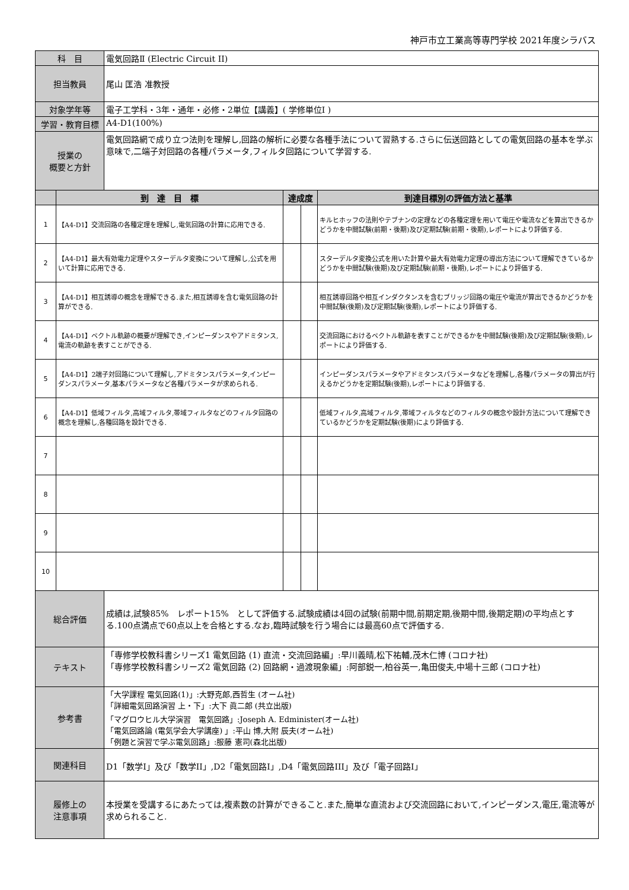神戸市立工業高等専門学校 2021年度シラバス
| 科 目 | | 電気回路Ⅱ (Electric Circuit II) | | | |
| 担当教員 | | 尾山 匡浩 准教授 | | | |
| 対象学年等 | | 電子工学科・3年・通年・必修・2単位【講義】( 学修単位I ) | | | |
| 学習・教育目標 | | A4-D1(100%) | | | |
| 授業の 概要と方針 | | 電気回路網で成り立つ法則を理解し,回路の解析に必要な各種手法について習熟する.さらに伝送回路としての電気回路の基本を学ぶ意味で,二端子対回路の各種パラメータ,フィルタ回路について学習する. | | | |
| | 到 達 目 標 | | 達成度 | | 到達目標別の評価方法と基準 |
| 1 | 【A4-D1】交流回路の各種定理を理解し,電気回路の計算に応用できる. | | | | キルヒホッフの法則やテブナンの定理などの各種定理を用いて電圧や電流などを算出できるかどうかを中間試験(前期・後期)及び定期試験(前期・後期),レポートにより評価する. |
| 2 | 【A4-D1】最大有効電力定理やスターデルタ変換について理解し,公式を用いて計算に応用できる. | | | | スターデルタ変換公式を用いた計算や最大有効電力定理の導出方法について理解できているかどうかを中間試験(後期)及び定期試験(前期・後期),レポートにより評価する. |
| 3 | 【A4-D1】相互誘導の概念を理解できる.また,相互誘導を含む電気回路の計算ができる. | | | | 相互誘導回路や相互インダクタンスを含むブリッジ回路の電圧や電流が算出できるかどうかを中間試験(後期)及び定期試験(後期),レポートにより評価する. |
| 4 | 【A4-D1】ベクトル軌跡の概要が理解でき,インピーダンスやアドミタンス,電流の軌跡を表すことができる. | | | | 交流回路におけるベクトル軌跡を表すことができるかを中間試験(後期)及び定期試験(後期),レポートにより評価する. |
| 5 | 【A4-D1】2端子対回路について理解し,アドミタンスパラメータ,インピーダンスパラメータ,基本パラメータなど各種パラメータが求められる. | | | | インピーダンスパラメータやアドミタンスパラメータなどを理解し,各種パラメータの算出が行えるかどうかを定期試験(後期),レポートにより評価する. |
| 6 | 【A4-D1】低域フィルタ,高域フィルタ,帯域フィルタなどのフィルタ回路の概念を理解し,各種回路を設計できる. | | | | 低域フィルタ,高域フィルタ,帯域フィルタなどのフィルタの概念や設計方法について理解できているかどうかを定期試験(後期)により評価する. |
| 7 | | | | | |
| 8 | | | | | |
| 9 | | | | | |
| 10 | | | | | |
| 総合評価 | | 成績は,試験85% レポート15% として評価する.試験成績は4回の試験(前期中間,前期定期,後期中間,後期定期)の平均点とする.100点満点で60点以上を合格とする.なお,臨時試験を行う場合には最高60点で評価する. | | | |
| テキスト | | 「専修学校教科書シリーズ1 電気回路 (1) 直流・交流回路編」:早川義晴,松下祐輔,茂木仁博 (コロナ社) 「専修学校教科書シリーズ2 電気回路 (2) 回路網・過渡現象編」:阿部鋭一,柏谷英一,亀田俊夫,中場十三郎 (コロナ社) | | | |
| 参考書 | | 「大学課程 電気回路(1)」:大野克郎,西哲生 (オーム社) 「詳細電気回路演習 上・下」:大下 眞二郎 (共立出版) 「マグロウヒル大学演習 電気回路」:Joseph A. Edminister(オーム社) 「電気回路論 (電気学会大学講座) 」:平山 博,大附 辰夫(オーム社) 「例題と演習で学ぶ電気回路」:服藤 憲司(森北出版) | | | |
| 関連科目 | | D1「数学I」及び「数学II」,D2「電気回路I」,D4「電気回路III」及び「電子回路I」 | | | |
| 履修上の 注意事項 | | 本授業を受講するにあたっては,複素数の計算ができること.また,簡単な直流および交流回路において,インピーダンス,電圧,電流等が求められること. | | | |